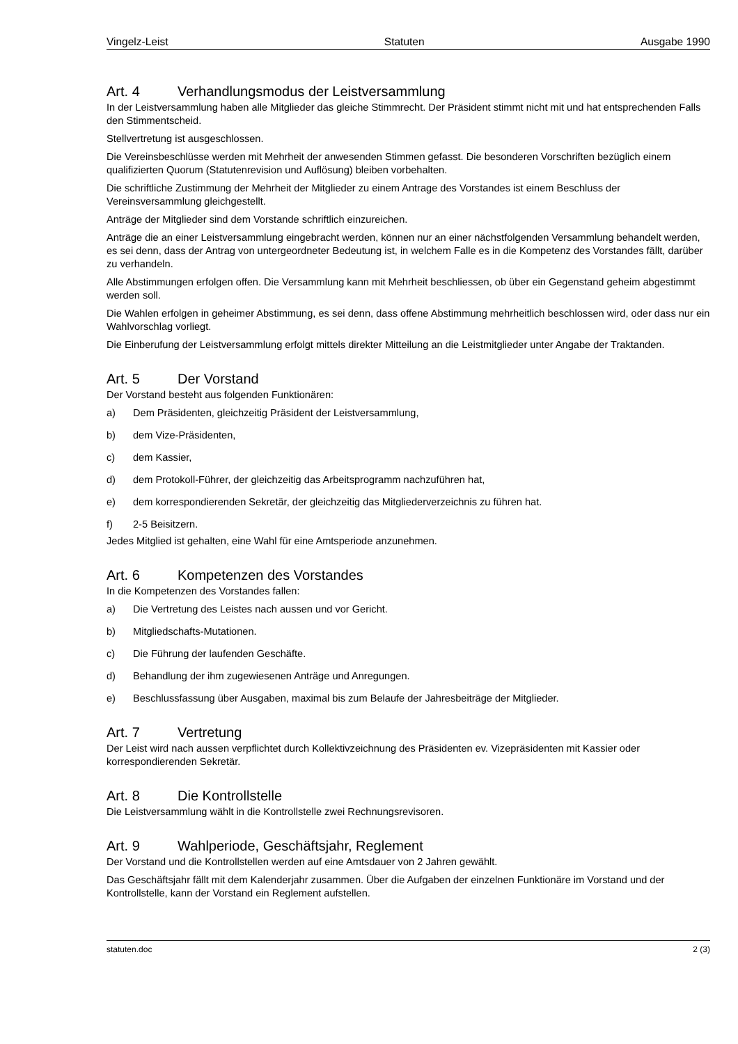Vingelz-Leist Statuten Ausgabe 1990
Art. 4 Verhandlungsmodus der Leistversammlung
In der Leistversammlung haben alle Mitglieder das gleiche Stimmrecht. Der Präsident stimmt nicht mit und hat entsprechenden Falls den Stimmentscheid.
Stellvertretung ist ausgeschlossen.
Die Vereinsbeschlüsse werden mit Mehrheit der anwesenden Stimmen gefasst. Die besonderen Vorschriften bezüglich einem qualifizierten Quorum (Statutenrevision und Auflösung) bleiben vorbehalten.
Die schriftliche Zustimmung der Mehrheit der Mitglieder zu einem Antrage des Vorstandes ist einem Beschluss der Vereinsversammlung gleichgestellt.
Anträge der Mitglieder sind dem Vorstande schriftlich einzureichen.
Anträge die an einer Leistversammlung eingebracht werden, können nur an einer nächstfolgenden Versammlung behandelt werden, es sei denn, dass der Antrag von untergeordneter Bedeutung ist, in welchem Falle es in die Kompetenz des Vorstandes fällt, darüber zu verhandeln.
Alle Abstimmungen erfolgen offen. Die Versammlung kann mit Mehrheit beschliessen, ob über ein Gegenstand geheim abgestimmt werden soll.
Die Wahlen erfolgen in geheimer Abstimmung, es sei denn, dass offene Abstimmung mehrheitlich beschlossen wird, oder dass nur ein Wahlvorschlag vorliegt.
Die Einberufung der Leistversammlung erfolgt mittels direkter Mitteilung an die Leistmitglieder unter Angabe der Traktanden.
Art. 5 Der Vorstand
Der Vorstand besteht aus folgenden Funktionären:
a) Dem Präsidenten, gleichzeitig Präsident der Leistversammlung,
b) dem Vize-Präsidenten,
c) dem Kassier,
d) dem Protokoll-Führer, der gleichzeitig das Arbeitsprogramm nachzuführen hat,
e) dem korrespondierenden Sekretär, der gleichzeitig das Mitgliederverzeichnis zu führen hat.
f) 2-5 Beisitzern.
Jedes Mitglied ist gehalten, eine Wahl für eine Amtsperiode anzunehmen.
Art. 6 Kompetenzen des Vorstandes
In die Kompetenzen des Vorstandes fallen:
a) Die Vertretung des Leistes nach aussen und vor Gericht.
b) Mitgliedschafts-Mutationen.
c) Die Führung der laufenden Geschäfte.
d) Behandlung der ihm zugewiesenen Anträge und Anregungen.
e) Beschlussfassung über Ausgaben, maximal bis zum Belaufe der Jahresbeiträge der Mitglieder.
Art. 7 Vertretung
Der Leist wird nach aussen verpflichtet durch Kollektivzeichnung des Präsidenten ev. Vizepräsidenten mit Kassier oder korrespondierenden Sekretär.
Art. 8 Die Kontrollstelle
Die Leistversammlung wählt in die Kontrollstelle zwei Rechnungsrevisoren.
Art. 9 Wahlperiode, Geschäftsjahr, Reglement
Der Vorstand und die Kontrollstellen werden auf eine Amtsdauer von 2 Jahren gewählt.
Das Geschäftsjahr fällt mit dem Kalenderjahr zusammen. Über die Aufgaben der einzelnen Funktionäre im Vorstand und der Kontrollstelle, kann der Vorstand ein Reglement aufstellen.
statuten.doc 2 (3)